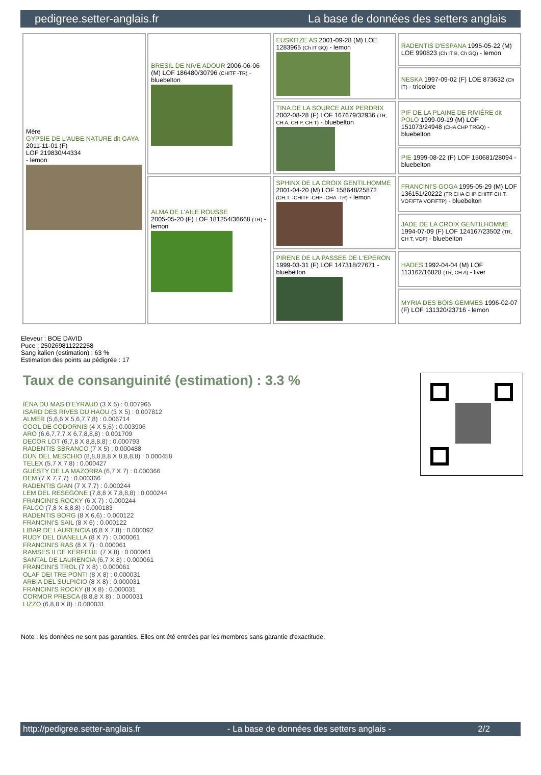pedigree.setter-anglais.fr La base de données des setters anglais
| Mère GYPSIE DE L'AUBE NATURE dit GAYA 2011-11-01 (F) LOF 219830/44334 - lemon | BRESIL DE NIVE ADOUR 2006-06-06 (M) LOF 186480/30796 (CHITF -TR) - bluebelton | EUSKITZE AS 2001-09-28 (M) LOE 1283965 (Ch IT GQ) - lemon | RADENTIS D'ESPANA 1995-05-22 (M) LOE 990823 (Ch IT B, Ch GQ) - lemon |
| | | | NESKA 1997-09-02 (F) LOE 873632 (Ch IT) - tricolore |
| | | TINA DE LA SOURCE AUX PERDRIX 2002-08-28 (F) LOF 167679/32936 (TR, CH A, CH P, CH T) - bluebelton | PIF DE LA PLAINE DE RIVIÈRE dit POLO 1999-09-19 (M) LOF 151073/24948 (CHA CHP TRGQ) - bluebelton |
| | | | PIE 1999-08-22 (F) LOF 150681/28094 - bluebelton |
| | ALMA DE L'AILE ROUSSE 2005-05-20 (F) LOF 181254/36668 (TR) - lemon | SPHINX DE LA CROIX GENTILHOMME 2001-04-20 (M) LOF 158648/25872 (CH.T. -CHITF -CHP -CHA -TR) - lemon | FRANCINI'S GOGA 1995-05-29 (M) LOF 136151/20222 (TR CHA CHP CHITF CH.T. VOF/FTA VOF/FTP) - bluebelton |
| | | | JADE DE LA CROIX GENTILHOMME 1994-07-09 (F) LOF 124167/23502 (TR, CH T, VOF) - bluebelton |
| | | PIRENE DE LA PASSEE DE L'EPERON 1999-03-31 (F) LOF 147318/27671 - bluebelton | HADES 1992-04-04 (M) LOF 113162/16828 (TR, CH A) - liver |
| | | | MYRIA DES BOIS GEMMES 1996-02-07 (F) LOF 131320/23716 - lemon |
Eleveur : BOE DAVID
Puce : 250269811222258
Sang italien (estimation) : 63 %
Estimation des points au pédigrée : 17
Taux de consanguinité (estimation) : 3.3 %
IÉNA DU MAS D'EYRAUD (3 X 5) : 0.007965
ISARD DES RIVES DU HAOU (3 X 5) : 0.007812
ALMER (5,6,6 X 5,6,7,7,8) : 0.006714
COOL DE CODORNIS (4 X 5,6) : 0.003906
ARO (6,6,7,7,7 X 6,7,8,8,8) : 0.001709
DECOR LOT (6,7,8 X 8,8,8,8) : 0.000793
RADENTIS SBRANCO (7 X 5) : 0.000488
DUN DEL MESCHIO (8,8,8,8,8 X 8,8,8,8) : 0.000458
TELEX (5,7 X 7,8) : 0.000427
GUESTY DE LA MAZORRA (6,7 X 7) : 0.000366
DEM (7 X 7,7,7) : 0.000366
RADENTIS GIAN (7 X 7,7) : 0.000244
LEM DEL RESEGONE (7,8,8 X 7,8,8,8) : 0.000244
FRANCINI'S ROCKY (6 X 7) : 0.000244
FALCO (7,8 X 8,8,8) : 0.000183
RADENTIS BORG (8 X 6,6) : 0.000122
FRANCINI'S SAIL (8 X 6) : 0.000122
LIBAR DE LAURENCIA (6,8 X 7,8) : 0.000092
RUDY DEL DIANELLA (8 X 7) : 0.000061
FRANCINI'S RAS (8 X 7) : 0.000061
RAMSES II DE KERFEUIL (7 X 8) : 0.000061
SANTAL DE LAURENCIA (6,7 X 8) : 0.000061
FRANCINI'S TROL (7 X 8) : 0.000061
OLAF DEI TRE PONTI (8 X 8) : 0.000031
ARBIA DEL SULPICIO (8 X 8) : 0.000031
FRANCINI'S ROCKY (8 X 8) : 0.000031
CORMOR PRESCA (8,8,8 X 8) : 0.000031
LIZZO (6,8,8 X 8) : 0.000031
Note : les données ne sont pas garanties. Elles ont été entrées par les membres sans garantie d'exactitude.
http://pedigree.setter-anglais.fr - La base de données des setters anglais - 2/2